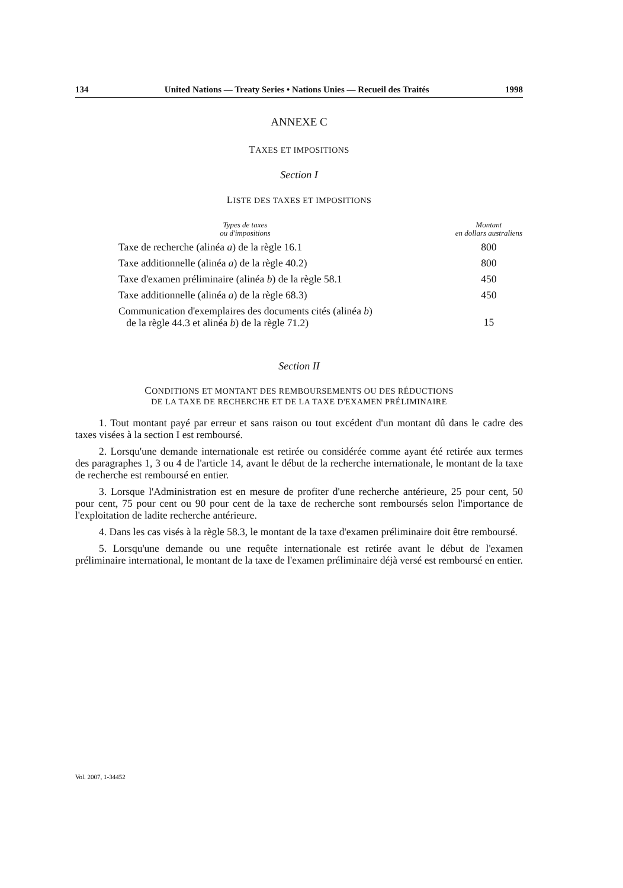134 United Nations — Treaty Series • Nations Unies — Recueil des Traités 1998
ANNEXE C
TAXES ET IMPOSITIONS
Section I
LISTE DES TAXES ET IMPOSITIONS
| Types de taxes ou d'impositions | Montant en dollars australiens |
| --- | --- |
| Taxe de recherche (alinéa a ) de la règle 16.1 | 800 |
| Taxe additionnelle (alinéa a ) de la règle 40.2) | 800 |
| Taxe d'examen préliminaire (alinéa b ) de la règle 58.1 | 450 |
| Taxe additionnelle (alinéa a ) de la règle 68.3) | 450 |
| Communication d'exemplaires des documents cités (alinéa b ) de la règle 44.3 et alinéa b ) de la règle 71.2) | 15 |
Section II
CONDITIONS ET MONTANT DES REMBOURSEMENTS OU DES RÉDUCTIONS
DE LA TAXE DE RECHERCHE ET DE LA TAXE D'EXAMEN PRÉLIMINAIRE
1. Tout montant payé par erreur et sans raison ou tout excédent d'un montant dû dans le cadre des taxes visées à la section I est remboursé.
2. Lorsqu'une demande internationale est retirée ou considérée comme ayant été retirée aux termes des paragraphes 1, 3 ou 4 de l'article 14, avant le début de la recherche internationale, le montant de la taxe de recherche est remboursé en entier.
3. Lorsque l'Administration est en mesure de profiter d'une recherche antérieure, 25 pour cent, 50 pour cent, 75 pour cent ou 90 pour cent de la taxe de recherche sont remboursés selon l'importance de l'exploitation de ladite recherche antérieure.
4. Dans les cas visés à la règle 58.3, le montant de la taxe d'examen préliminaire doit être remboursé.
5. Lorsqu'une demande ou une requête internationale est retirée avant le début de l'examen préliminaire international, le montant de la taxe de l'examen préliminaire déjà versé est remboursé en entier.
Vol. 2007, 1-34452